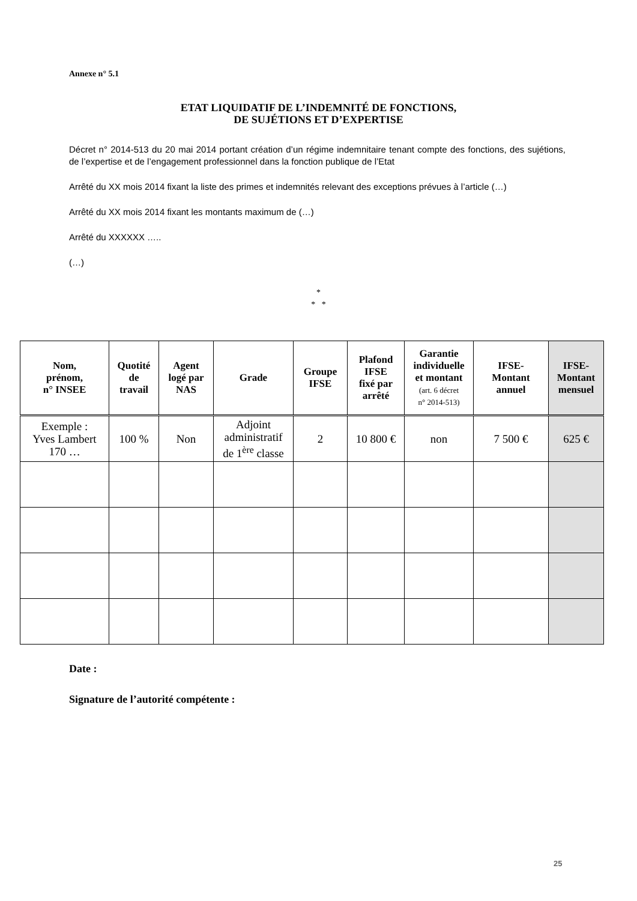Annexe n° 5.1
ETAT LIQUIDATIF DE L’INDEMNITÉ DE FONCTIONS,
DE SUJÉTIONS ET D’EXPERTISE
Décret n° 2014-513 du 20 mai 2014 portant création d’un régime indemnitaire tenant compte des fonctions, des sujétions, de l’expertise et de l’engagement professionnel dans la fonction publique de l’Etat
Arrêté du XX mois 2014 fixant la liste des primes et indemnités relevant des exceptions prévues à l’article (…)
Arrêté du XX mois 2014 fixant les montants maximum de (…)
Arrêté du XXXXXX …..
(…)
*
* *
| Nom, prénom, n° INSEE | Quotité de travail | Agent logé par NAS | Grade | Groupe IFSE | Plafond IFSE fixé par arrêté | Garantie individuelle et montant (art. 6 décret n° 2014-513) | IFSE- Montant annuel | IFSE- Montant mensuel |
| --- | --- | --- | --- | --- | --- | --- | --- | --- |
| Exemple : Yves Lambert 170 … | 100 % | Non | Adjoint administratif de 1<sup>ère</sup> classe | 2 | 10 800 € | non | 7 500 € | 625 € |
Date :
Signature de l’autorité compétente :
25